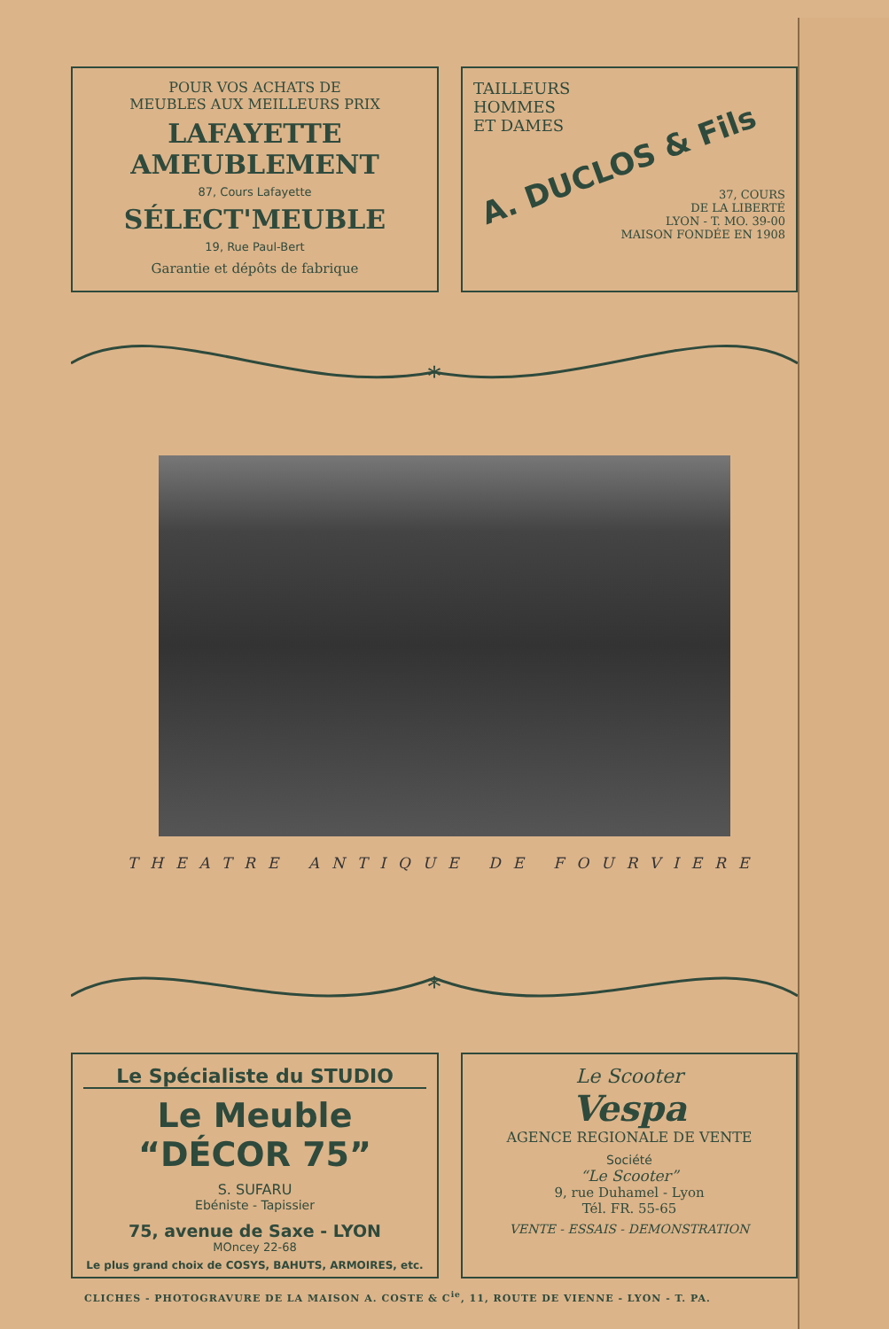POUR VOS ACHATS DE
MEUBLES AUX MEILLEURS PRIX
LAFAYETTE AMEUBLEMENT
87, Cours Lafayette
SÉLECT'MEUBLE
19, Rue Paul-Bert
Garantie et dépôts de fabrique
TAILLEURS
HOMMES
ET DAMES
A. DUCLOS & Fils
37, COURS
DE LA LIBERTÉ
LYON - T. MO. 39-00
MAISON FONDÉE EN 1908
*
THEATRE ANTIQUE DE FOURVIERE
*
Le Spécialiste du STUDIO
Le Meuble “DÉCOR 75”
S. SUFARU
Ebéniste - Tapissier
75, avenue de Saxe - LYON
MOncey 22-68
Le plus grand choix de COSYS, BAHUTS, ARMOIRES, etc.
Le Scooter
Vespa
AGENCE REGIONALE DE VENTE
Société
“Le Scooter”
9, rue Duhamel - Lyon
Tél. FR. 55-65
VENTE - ESSAIS - DEMONSTRATION
CLICHES - PHOTOGRAVURE DE LA MAISON A. COSTE & C<sup>ie</sup>, 11, ROUTE DE VIENNE - LYON - T. PA.